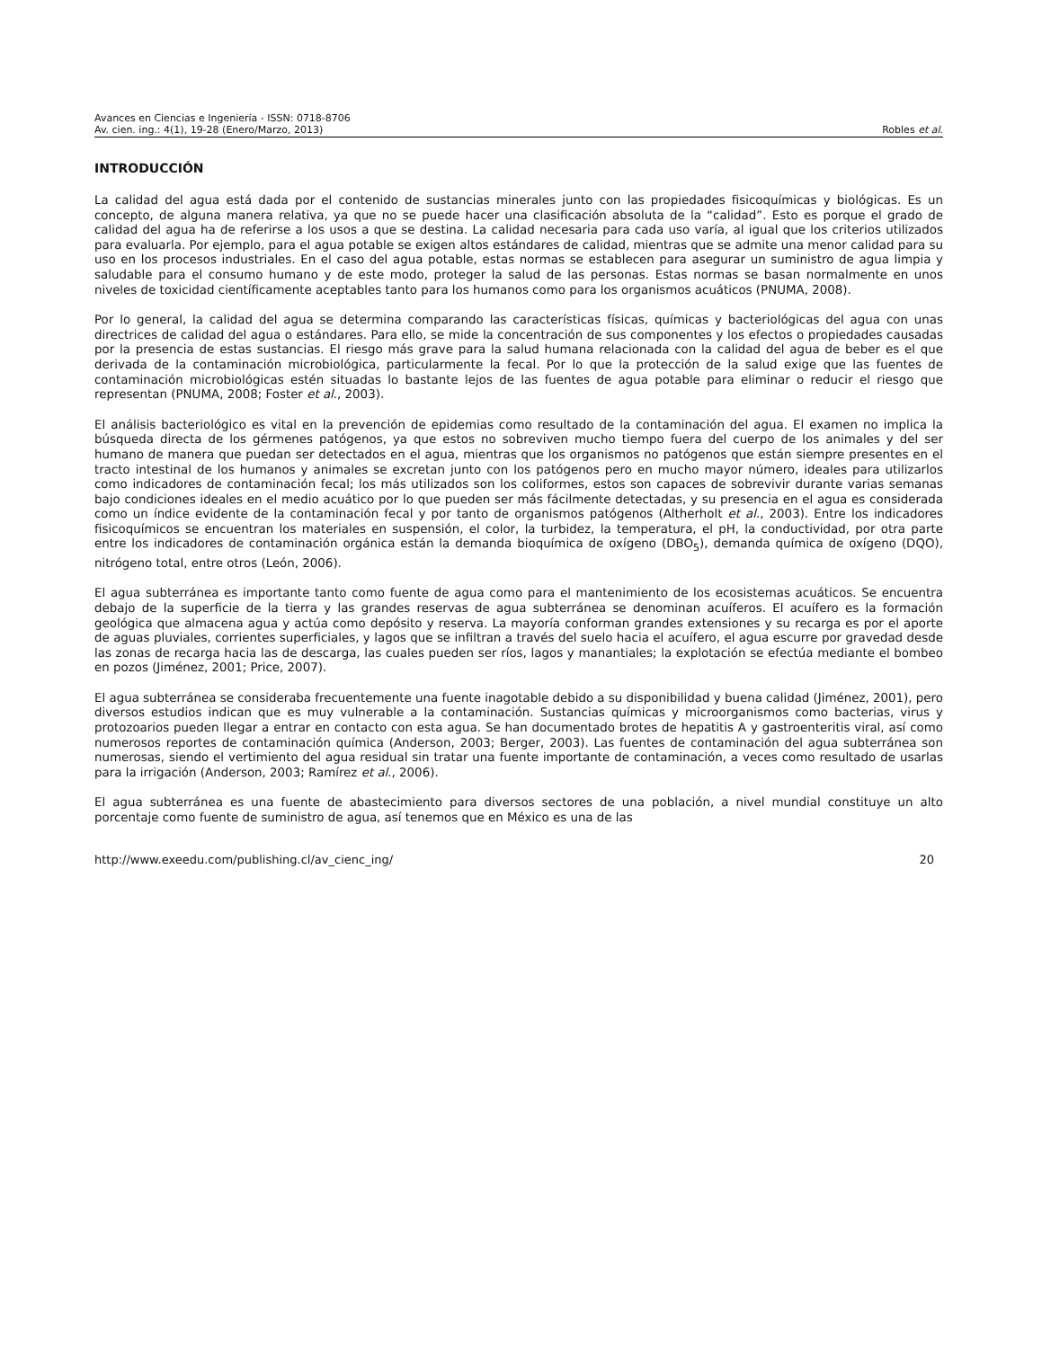Avances en Ciencias e Ingeniería - ISSN: 0718-8706
Av. cien. ing.: 4(1), 19-28 (Enero/Marzo, 2013) Robles et al.
INTRODUCCIÓN
La calidad del agua está dada por el contenido de sustancias minerales junto con las propiedades fisicoquímicas y biológicas. Es un concepto, de alguna manera relativa, ya que no se puede hacer una clasificación absoluta de la “calidad”. Esto es porque el grado de calidad del agua ha de referirse a los usos a que se destina. La calidad necesaria para cada uso varía, al igual que los criterios utilizados para evaluarla. Por ejemplo, para el agua potable se exigen altos estándares de calidad, mientras que se admite una menor calidad para su uso en los procesos industriales. En el caso del agua potable, estas normas se establecen para asegurar un suministro de agua limpia y saludable para el consumo humano y de este modo, proteger la salud de las personas. Estas normas se basan normalmente en unos niveles de toxicidad científicamente aceptables tanto para los humanos como para los organismos acuáticos (PNUMA, 2008).
Por lo general, la calidad del agua se determina comparando las características físicas, químicas y bacteriológicas del agua con unas directrices de calidad del agua o estándares. Para ello, se mide la concentración de sus componentes y los efectos o propiedades causadas por la presencia de estas sustancias. El riesgo más grave para la salud humana relacionada con la calidad del agua de beber es el que derivada de la contaminación microbiológica, particularmente la fecal. Por lo que la protección de la salud exige que las fuentes de contaminación microbiológicas estén situadas lo bastante lejos de las fuentes de agua potable para eliminar o reducir el riesgo que representan (PNUMA, 2008; Foster et al., 2003).
El análisis bacteriológico es vital en la prevención de epidemias como resultado de la contaminación del agua. El examen no implica la búsqueda directa de los gérmenes patógenos, ya que estos no sobreviven mucho tiempo fuera del cuerpo de los animales y del ser humano de manera que puedan ser detectados en el agua, mientras que los organismos no patógenos que están siempre presentes en el tracto intestinal de los humanos y animales se excretan junto con los patógenos pero en mucho mayor número, ideales para utilizarlos como indicadores de contaminación fecal; los más utilizados son los coliformes, estos son capaces de sobrevivir durante varias semanas bajo condiciones ideales en el medio acuático por lo que pueden ser más fácilmente detectadas, y su presencia en el agua es considerada como un índice evidente de la contaminación fecal y por tanto de organismos patógenos (Altherholt et al., 2003). Entre los indicadores fisicoquímicos se encuentran los materiales en suspensión, el color, la turbidez, la temperatura, el pH, la conductividad, por otra parte entre los indicadores de contaminación orgánica están la demanda bioquímica de oxígeno (DBO<sub>5</sub>), demanda química de oxígeno (DQO), nitrógeno total, entre otros (León, 2006).
El agua subterránea es importante tanto como fuente de agua como para el mantenimiento de los ecosistemas acuáticos. Se encuentra debajo de la superficie de la tierra y las grandes reservas de agua subterránea se denominan acuíferos. El acuífero es la formación geológica que almacena agua y actúa como depósito y reserva. La mayoría conforman grandes extensiones y su recarga es por el aporte de aguas pluviales, corrientes superficiales, y lagos que se infiltran a través del suelo hacia el acuífero, el agua escurre por gravedad desde las zonas de recarga hacia las de descarga, las cuales pueden ser ríos, lagos y manantiales; la explotación se efectúa mediante el bombeo en pozos (Jiménez, 2001; Price, 2007).
El agua subterránea se consideraba frecuentemente una fuente inagotable debido a su disponibilidad y buena calidad (Jiménez, 2001), pero diversos estudios indican que es muy vulnerable a la contaminación. Sustancias químicas y microorganismos como bacterias, virus y protozoarios pueden llegar a entrar en contacto con esta agua. Se han documentado brotes de hepatitis A y gastroenteritis viral, así como numerosos reportes de contaminación química (Anderson, 2003; Berger, 2003). Las fuentes de contaminación del agua subterránea son numerosas, siendo el vertimiento del agua residual sin tratar una fuente importante de contaminación, a veces como resultado de usarlas para la irrigación (Anderson, 2003; Ramírez et al., 2006).
El agua subterránea es una fuente de abastecimiento para diversos sectores de una población, a nivel mundial constituye un alto porcentaje como fuente de suministro de agua, así tenemos que en México es una de las
http://www.exeedu.com/publishing.cl/av_cienc_ing/ 20